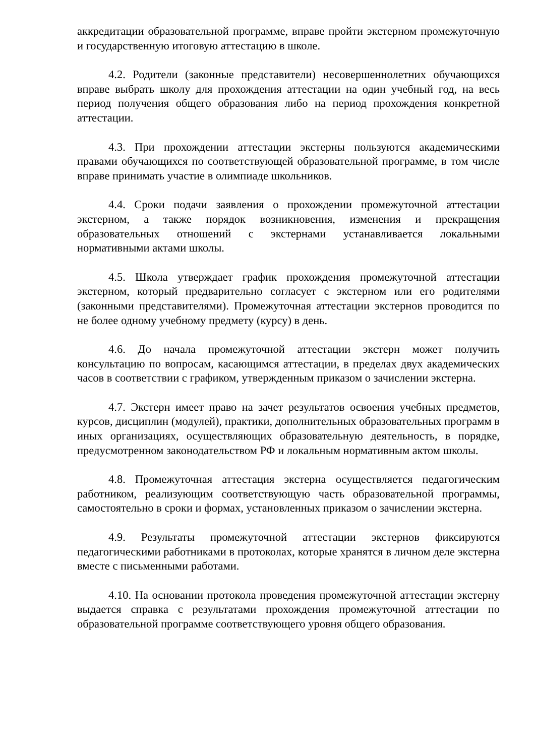аккредитации образовательной программе, вправе пройти экстерном промежуточную и государственную итоговую аттестацию в школе.
4.2. Родители (законные представители) несовершеннолетних обучающихся вправе выбрать школу для прохождения аттестации на один учебный год, на весь период получения общего образования либо на период прохождения конкретной аттестации.
4.3. При прохождении аттестации экстерны пользуются академическими правами обучающихся по соответствующей образовательной программе, в том числе вправе принимать участие в олимпиаде школьников.
4.4. Сроки подачи заявления о прохождении промежуточной аттестации экстерном, а также порядок возникновения, изменения и прекращения образовательных отношений с экстернами устанавливается локальными нормативными актами школы.
4.5. Школа утверждает график прохождения промежуточной аттестации экстерном, который предварительно согласует с экстерном или его родителями (законными представителями). Промежуточная аттестации экстернов проводится по не более одному учебному предмету (курсу) в день.
4.6. До начала промежуточной аттестации экстерн может получить консультацию по вопросам, касающимся аттестации, в пределах двух академических часов в соответствии с графиком, утвержденным приказом о зачислении экстерна.
4.7. Экстерн имеет право на зачет результатов освоения учебных предметов, курсов, дисциплин (модулей), практики, дополнительных образовательных программ в иных организациях, осуществляющих образовательную деятельность, в порядке, предусмотренном законодательством РФ и локальным нормативным актом школы.
4.8. Промежуточная аттестация экстерна осуществляется педагогическим работником, реализующим соответствующую часть образовательной программы, самостоятельно в сроки и формах, установленных приказом о зачислении экстерна.
4.9. Результаты промежуточной аттестации экстернов фиксируются педагогическими работниками в протоколах, которые хранятся в личном деле экстерна вместе с письменными работами.
4.10. На основании протокола проведения промежуточной аттестации экстерну выдается справка с результатами прохождения промежуточной аттестации по образовательной программе соответствующего уровня общего образования.